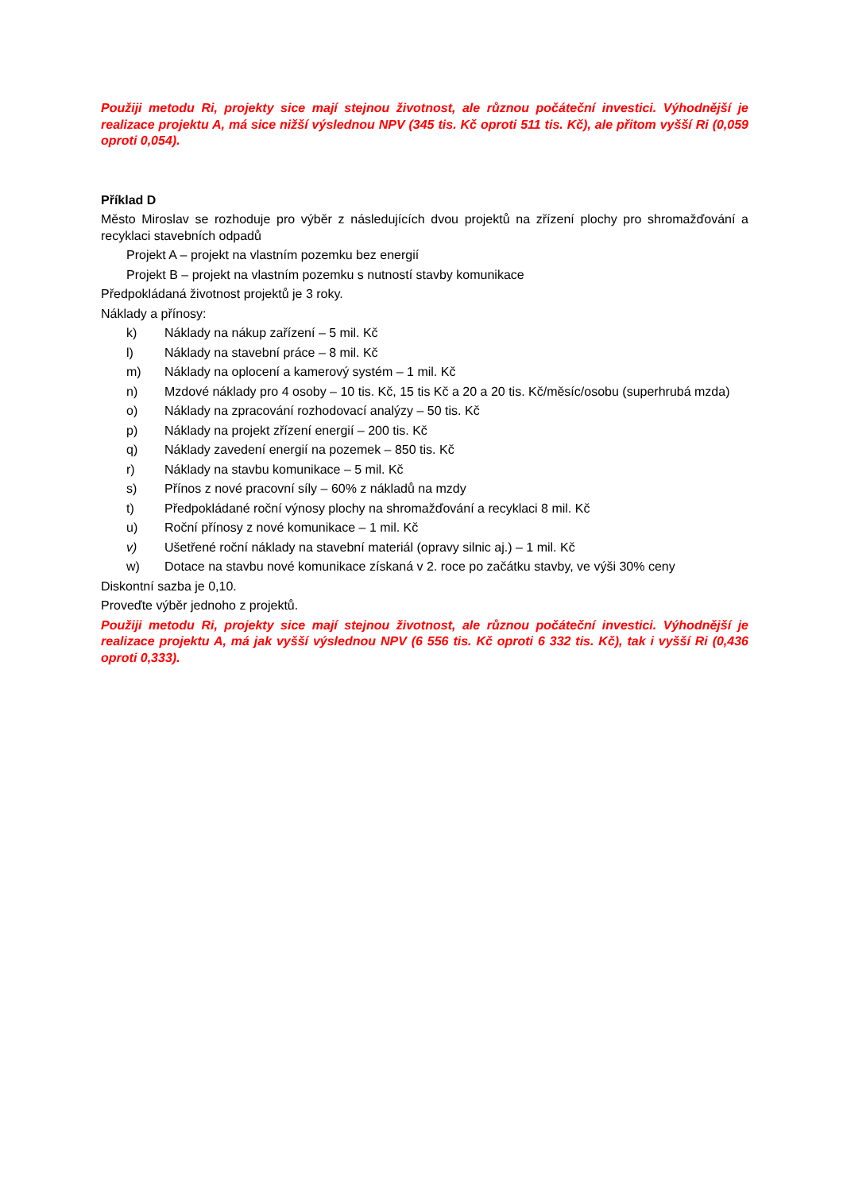Použiji metodu Ri, projekty sice mají stejnou životnost, ale různou počáteční investici. Výhodnější je realizace projektu A, má sice nižší výslednou NPV (345 tis. Kč oproti 511 tis. Kč), ale přitom vyšší Ri (0,059 oproti 0,054).
Příklad D
Město Miroslav se rozhoduje pro výběr z následujících dvou projektů na zřízení plochy pro shromažďování a recyklaci stavebních odpadů
Projekt A – projekt na vlastním pozemku bez energií
Projekt B – projekt na vlastním pozemku s nutností stavby komunikace
Předpokládaná životnost projektů je 3 roky.
Náklady a přínosy:
k) Náklady na nákup zařízení – 5 mil. Kč
l) Náklady na stavební práce – 8 mil. Kč
m) Náklady na oplocení a kamerový systém – 1 mil. Kč
n) Mzdové náklady pro 4 osoby – 10 tis. Kč, 15 tis Kč a 20 a 20 tis. Kč/měsíc/osobu (superhrubá mzda)
o) Náklady na zpracování rozhodovací analýzy – 50 tis. Kč
p) Náklady na projekt zřízení energií – 200 tis. Kč
q) Náklady zavedení energií na pozemek – 850 tis. Kč
r) Náklady na stavbu komunikace – 5 mil. Kč
s) Přínos z nové pracovní síly – 60% z nákladů na mzdy
t) Předpokládané roční výnosy plochy na shromažďování a recyklaci 8 mil. Kč
u) Roční přínosy z nové komunikace – 1 mil. Kč
v) Ušetřené roční náklady na stavební materiál (opravy silnic aj.) – 1 mil. Kč
w) Dotace na stavbu nové komunikace získaná v 2. roce po začátku stavby, ve výši 30% ceny
Diskontní sazba je 0,10.
Proveďte výběr jednoho z projektů.
Použiji metodu Ri, projekty sice mají stejnou životnost, ale různou počáteční investici. Výhodnější je realizace projektu A, má jak vyšší výslednou NPV (6 556 tis. Kč oproti 6 332 tis. Kč), tak i vyšší Ri (0,436 oproti 0,333).